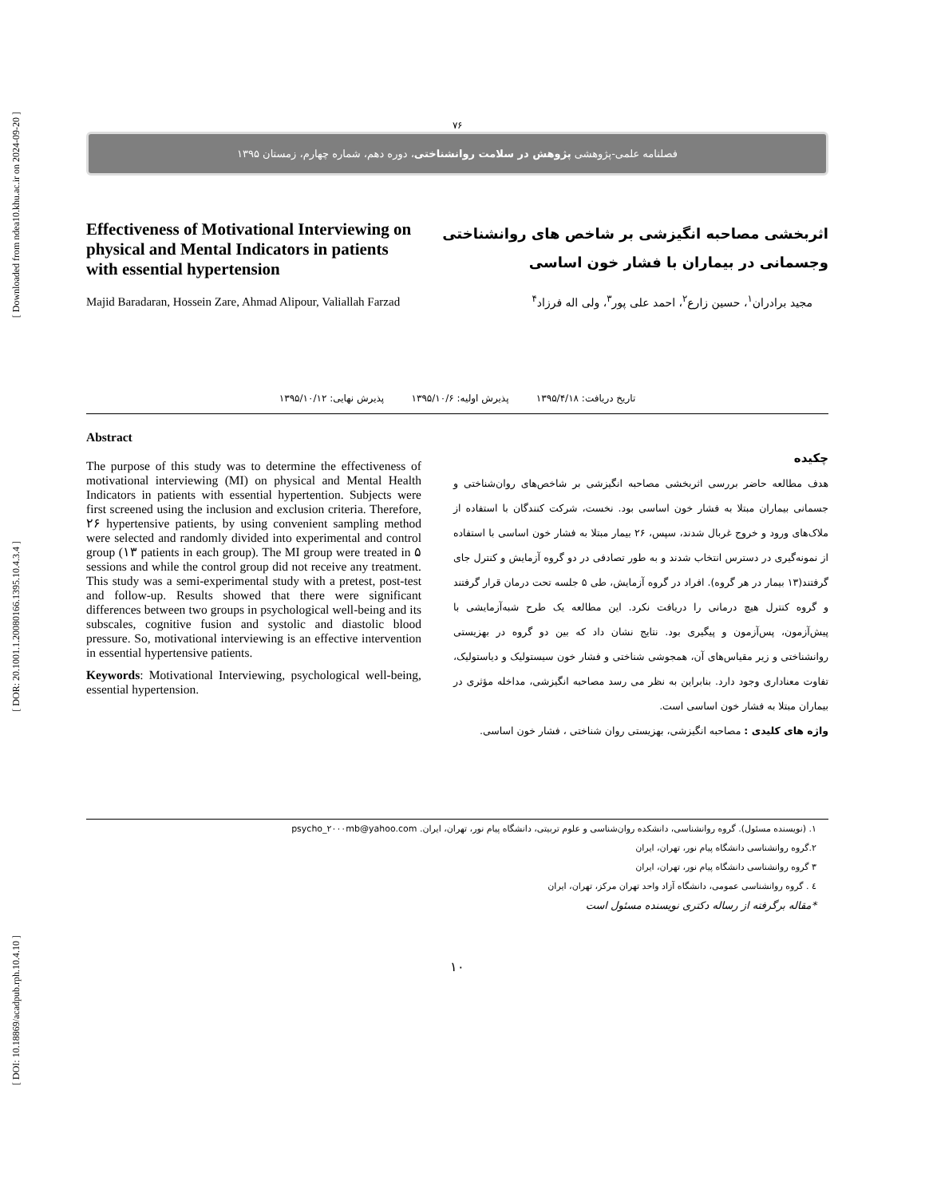[ Downloaded from ndea10.khu.ac.ir on 2024-09-20 ]
[ DOR: 20.1001.1.20080166.1395.10.4.3.4 ]
[ DOI: 10.18869/acadpub.rph.10.4.10 ]
۷۶
فصلنامه علمی-پژوهشی پژوهش در سلامت روانشناختی، دوره دهم، شماره چهارم، زمستان ۱۳۹۵
Effectiveness of Motivational Interviewing on physical and Mental Indicators in patients with essential hypertension
Majid Baradaran, Hossein Zare, Ahmad Alipour, Valiallah Farzad
اثربخشی مصاحبه انگیزشی بر شاخص های روانشناختی وجسمانی در بیماران با فشار خون اساسی
مجید برادران<sup>۱</sup>، حسین زارع<sup>۲</sup>، احمد علی پور<sup>۳</sup>، ولی اله فرزاد<sup>۴</sup>
تاریخ دریافت: ۱۳۹۵/۴/۱۸ پذیرش اولیه: ۱۳۹۵/۱۰/۶ پذیرش نهایی: ۱۳۹۵/۱۰/۱۲
Abstract
The purpose of this study was to determine the effectiveness of motivational interviewing (MI) on physical and Mental Health Indicators in patients with essential hypertention. Subjects were first screened using the inclusion and exclusion criteria. Therefore, ۲۶ hypertensive patients, by using convenient sampling method were selected and randomly divided into experimental and control group (۱۳ patients in each group). The MI group were treated in ۵ sessions and while the control group did not receive any treatment. This study was a semi-experimental study with a pretest, post-test and follow-up. Results showed that there were significant differences between two groups in psychological well-being and its subscales, cognitive fusion and systolic and diastolic blood pressure. So, motivational interviewing is an effective intervention in essential hypertensive patients.
Keywords: Motivational Interviewing, psychological well-being, essential hypertension.
چکیده
هدف مطالعه حاضر بررسی اثربخشی مصاحبه انگیزشی بر شاخص‌های روان‌شناختی و جسمانی بیماران مبتلا به فشار خون اساسی بود. نخست، شرکت کنندگان با استفاده از ملاک‌های ورود و خروج غربال شدند، سپس، ۲۶ بیمار مبتلا به فشار خون اساسی با استفاده از نمونه‌گیری در دسترس انتخاب شدند و به طور تصادفی در دو گروه آزمایش و کنترل جای گرفتند(۱۳ بیمار در هر گروه). افراد در گروه آزمایش، طی ۵ جلسه تحت درمان قرار گرفتند و گروه کنترل هیچ درمانی را دریافت نکرد. این مطالعه یک طرح شبه‌آزمایشی با پیش‌آزمون، پس‌آزمون و پیگیری بود. نتایج نشان داد که بین دو گروه در بهزیستی روانشناختی و زیر مقیاس‌های آن، همجوشی شناختی و فشار خون سیستولیک و دیاستولیک، تفاوت معناداری وجود دارد. بنابراین به نظر می رسد مصاحبه انگیزشی، مداخله مؤثری در بیماران مبتلا به فشار خون اساسی است.
واژه های کلیدی : مصاحبه انگیزشی، بهزیستی روان شناختی ، فشار خون اساسی.
۱. (نویسنده مسئول). گروه روانشناسی، دانشکده روان‌شناسی و علوم تربیتی، دانشگاه پیام نور، تهران، ایران. psycho_۲۰۰۰mb@yahoo.com
۲.گروه روانشناسی دانشگاه پیام نور، تهران، ایران
۳ گروه روانشناسی دانشگاه پیام نور، تهران، ایران
٤ . گروه روانشناسی عمومی، دانشگاه آزاد واحد تهران مرکز، تهران، ایران
*مقاله برگرفته از رساله دکتری نویسنده مسئول است
۱۰